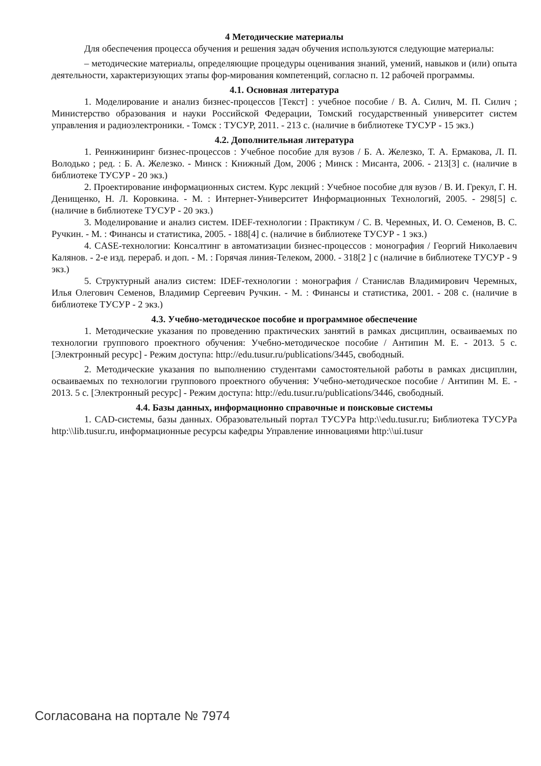4 Методические материалы
Для обеспечения процесса обучения и решения задач обучения используются следующие материалы:
– методические материалы, определяющие процедуры оценивания знаний, умений, навыков и (или) опыта деятельности, характеризующих этапы фор-мирования компетенций, согласно п. 12 рабочей программы.
4.1. Основная литература
1. Моделирование и анализ бизнес-процессов [Текст] : учебное пособие / В. А. Силич, М. П. Силич ; Министерство образования и науки Российской Федерации, Томский государственный университет систем управления и радиоэлектроники. - Томск : ТУСУР, 2011. - 213 с. (наличие в библиотеке ТУСУР - 15 экз.)
4.2. Дополнительная литература
1. Реинжиниринг бизнес-процессов : Учебное пособие для вузов / Б. А. Железко, Т. А. Ермакова, Л. П. Володько ; ред. : Б. А. Железко. - Минск : Книжный Дом, 2006 ; Минск : Мисанта, 2006. - 213[3] с. (наличие в библиотеке ТУСУР - 20 экз.)
2. Проектирование информационных систем. Курс лекций : Учебное пособие для вузов / В. И. Грекул, Г. Н. Денищенко, Н. Л. Коровкина. - М. : Интернет-Университет Информационных Технологий, 2005. - 298[5] с. (наличие в библиотеке ТУСУР - 20 экз.)
3. Моделирование и анализ систем. IDEF-технологии : Практикум / С. В. Черемных, И. О. Семенов, В. С. Ручкин. - М. : Финансы и статистика, 2005. - 188[4] с. (наличие в библиотеке ТУСУР - 1 экз.)
4. CASE-технологии: Консалтинг в автоматизации бизнес-процессов : монография / Георгий Николаевич Калянов. - 2-е изд. перераб. и доп. - М. : Горячая линия-Телеком, 2000. - 318[2 ] с (наличие в библиотеке ТУСУР - 9 экз.)
5. Структурный анализ систем: IDEF-технологии : монография / Станислав Владимирович Черемных, Илья Олегович Семенов, Владимир Сергеевич Ручкин. - М. : Финансы и статистика, 2001. - 208 с. (наличие в библиотеке ТУСУР - 2 экз.)
4.3. Учебно-методическое пособие и программное обеспечение
1. Методические указания по проведению практических занятий в рамках дисциплин, осваиваемых по технологии группового проектного обучения: Учебно-методическое пособие / Антипин М. Е. - 2013. 5 с. [Электронный ресурс] - Режим доступа: http://edu.tusur.ru/publications/3445, свободный.
2. Методические указания по выполнению студентами самостоятельной работы в рамках дисциплин, осваиваемых по технологии группового проектного обучения: Учебно-методическое пособие / Антипин М. Е. - 2013. 5 с. [Электронный ресурс] - Режим доступа: http://edu.tusur.ru/publications/3446, свободный.
4.4. Базы данных, информационно справочные и поисковые системы
1. CAD-системы, базы данных. Образовательный портал ТУСУРа http:\\edu.tusur.ru; Библиотека ТУСУРа http:\\lib.tusur.ru, информационные ресурсы кафедры Управление инновациями http:\\ui.tusur
Согласована на портале № 7974